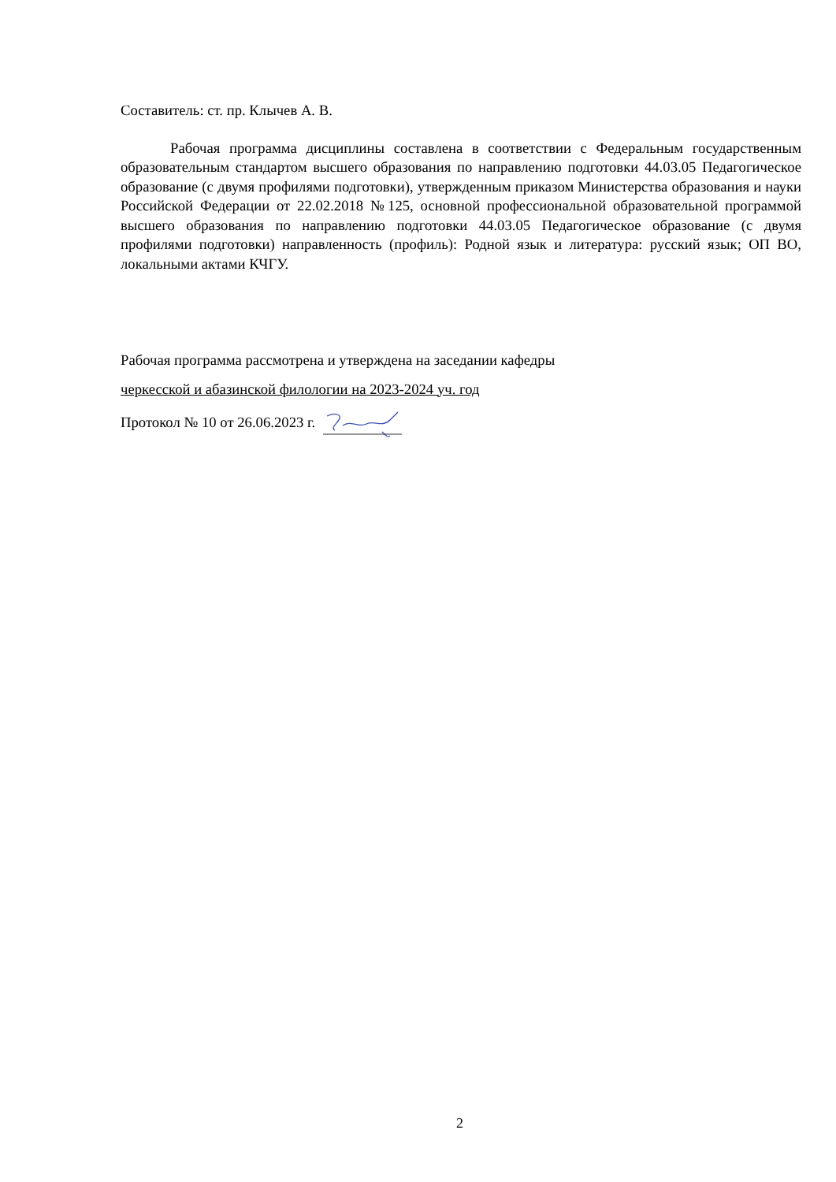Составитель: ст. пр. Клычев А. В.
Рабочая программа дисциплины составлена в соответствии с Федеральным государственным образовательным стандартом высшего образования по направлению подготовки 44.03.05 Педагогическое образование (с двумя профилями подготовки), утвержденным приказом Министерства образования и науки Российской Федерации от 22.02.2018 №125, основной профессиональной образовательной программой высшего образования по направлению подготовки 44.03.05 Педагогическое образование (с двумя профилями подготовки) направленность (профиль): Родной язык и литература: русский язык; ОП ВО, локальными актами КЧГУ.
Рабочая программа рассмотрена и утверждена на заседании кафедры
черкесской и абазинской филологии на 2023-2024 уч. год
Протокол № 10 от 26.06.2023 г.
2